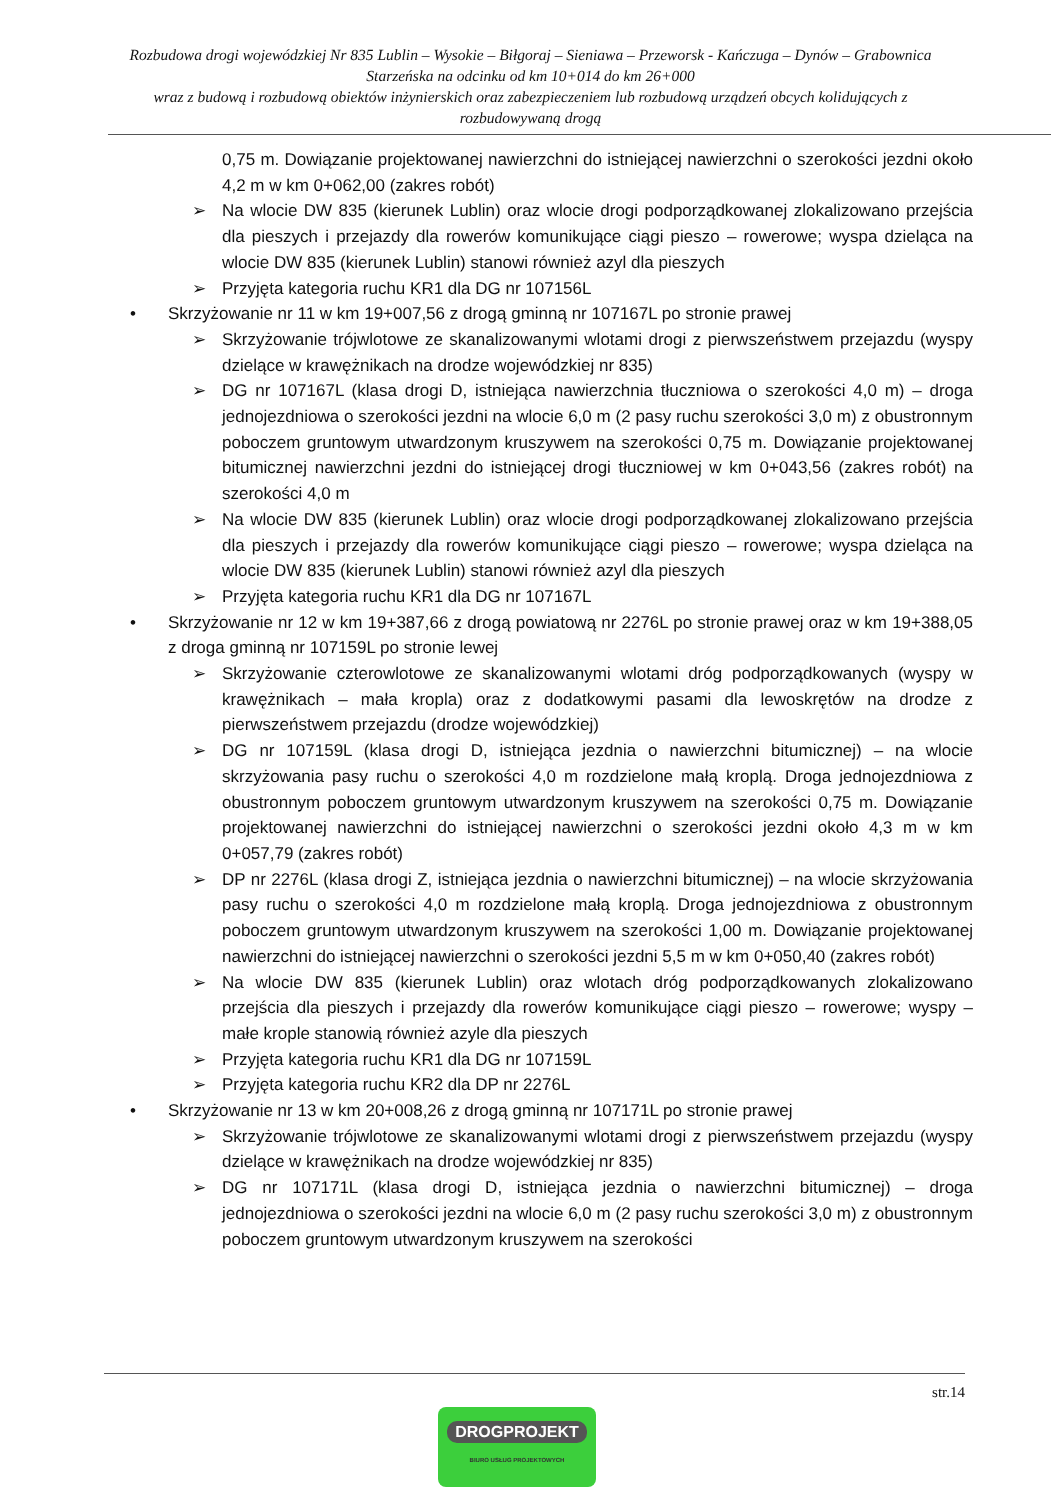Rozbudowa drogi wojewódzkiej Nr 835 Lublin – Wysokie – Biłgoraj – Sieniawa – Przeworsk - Kańczuga – Dynów – Grabownica Starzeńska na odcinku od km 10+014 do km 26+000
wraz z budową i rozbudową obiektów inżynierskich oraz zabezpieczeniem lub rozbudową urządzeń obcych kolidujących z rozbudowywaną drogą
0,75 m. Dowiązanie projektowanej nawierzchni do istniejącej nawierzchni o szerokości jezdni około 4,2 m w km 0+062,00 (zakres robót)
➢ Na wlocie DW 835 (kierunek Lublin) oraz wlocie drogi podporządkowanej zlokalizowano przejścia dla pieszych i przejazdy dla rowerów komunikujące ciągi pieszo – rowerowe; wyspa dzieląca na wlocie DW 835 (kierunek Lublin) stanowi również azyl dla pieszych
➢ Przyjęta kategoria ruchu KR1 dla DG nr 107156L
• Skrzyżowanie nr 11 w km 19+007,56 z drogą gminną nr 107167L po stronie prawej
➢ Skrzyżowanie trójwlotowe ze skanalizowanymi wlotami drogi z pierwszeństwem przejazdu (wyspy dzielące w krawężnikach na drodze wojewódzkiej nr 835)
➢ DG nr 107167L (klasa drogi D, istniejąca nawierzchnia tłuczniowa o szerokości 4,0 m) – droga jednojezdniowa o szerokości jezdni na wlocie 6,0 m (2 pasy ruchu szerokości 3,0 m) z obustronnym poboczem gruntowym utwardzonym kruszywem na szerokości 0,75 m. Dowiązanie projektowanej bitumicznej nawierzchni jezdni do istniejącej drogi tłuczniowej w km 0+043,56 (zakres robót) na szerokości 4,0 m
➢ Na wlocie DW 835 (kierunek Lublin) oraz wlocie drogi podporządkowanej zlokalizowano przejścia dla pieszych i przejazdy dla rowerów komunikujące ciągi pieszo – rowerowe; wyspa dzieląca na wlocie DW 835 (kierunek Lublin) stanowi również azyl dla pieszych
➢ Przyjęta kategoria ruchu KR1 dla DG nr 107167L
• Skrzyżowanie nr 12 w km 19+387,66 z drogą powiatową nr 2276L po stronie prawej oraz w km 19+388,05 z droga gminną nr 107159L po stronie lewej
➢ Skrzyżowanie czterowlotowe ze skanalizowanymi wlotami dróg podporządkowanych (wyspy w krawężnikach – mała kropla) oraz z dodatkowymi pasami dla lewoskrętów na drodze z pierwszeństwem przejazdu (drodze wojewódzkiej)
➢ DG nr 107159L (klasa drogi D, istniejąca jezdnia o nawierzchni bitumicznej) – na wlocie skrzyżowania pasy ruchu o szerokości 4,0 m rozdzielone małą kroplą. Droga jednojezdniowa z obustronnym poboczem gruntowym utwardzonym kruszywem na szerokości 0,75 m. Dowiązanie projektowanej nawierzchni do istniejącej nawierzchni o szerokości jezdni około 4,3 m w km 0+057,79 (zakres robót)
➢ DP nr 2276L (klasa drogi Z, istniejąca jezdnia o nawierzchni bitumicznej) – na wlocie skrzyżowania pasy ruchu o szerokości 4,0 m rozdzielone małą kroplą. Droga jednojezdniowa z obustronnym poboczem gruntowym utwardzonym kruszywem na szerokości 1,00 m. Dowiązanie projektowanej nawierzchni do istniejącej nawierzchni o szerokości jezdni 5,5 m w km 0+050,40 (zakres robót)
➢ Na wlocie DW 835 (kierunek Lublin) oraz wlotach dróg podporządkowanych zlokalizowano przejścia dla pieszych i przejazdy dla rowerów komunikujące ciągi pieszo – rowerowe; wyspy – małe krople stanowią również azyle dla pieszych
➢ Przyjęta kategoria ruchu KR1 dla DG nr 107159L
➢ Przyjęta kategoria ruchu KR2 dla DP nr 2276L
• Skrzyżowanie nr 13 w km 20+008,26 z drogą gminną nr 107171L po stronie prawej
➢ Skrzyżowanie trójwlotowe ze skanalizowanymi wlotami drogi z pierwszeństwem przejazdu (wyspy dzielące w krawężnikach na drodze wojewódzkiej nr 835)
➢ DG nr 107171L (klasa drogi D, istniejąca jezdnia o nawierzchni bitumicznej) – droga jednojezdniowa o szerokości jezdni na wlocie 6,0 m (2 pasy ruchu szerokości 3,0 m) z obustronnym poboczem gruntowym utwardzonym kruszywem na szerokości
str.14
DROGPROJEKT
BIURO USŁUG PROJEKTOWYCH